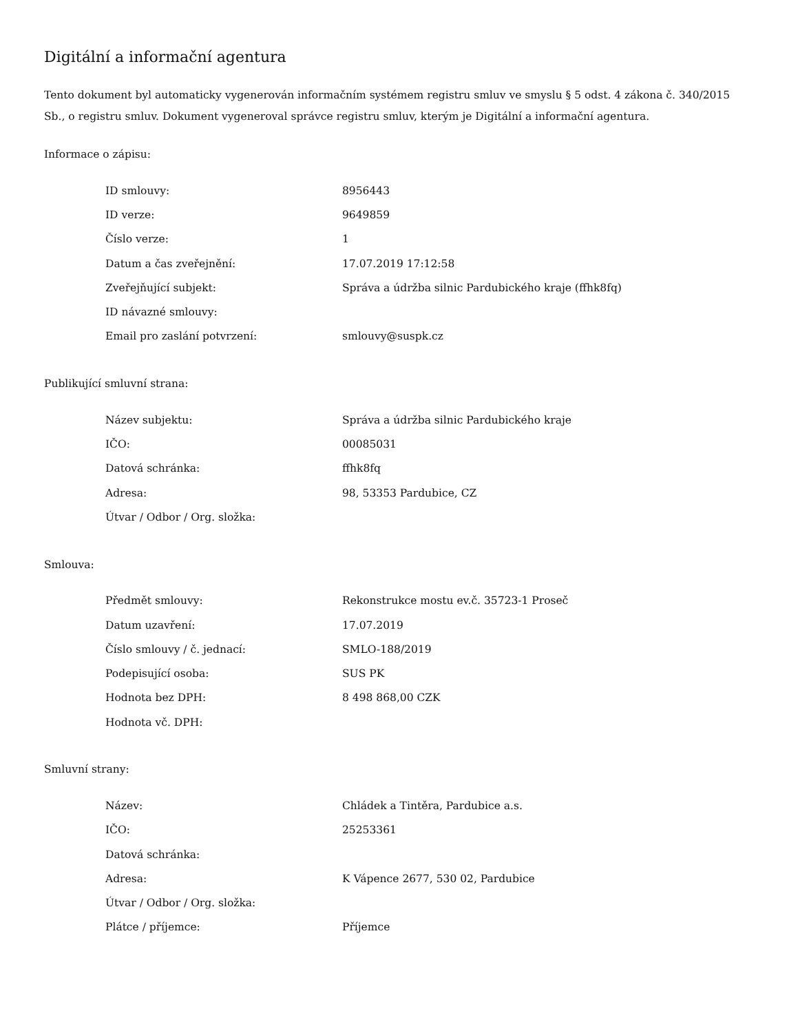Digitální a informační agentura
Tento dokument byl automaticky vygenerován informačním systémem registru smluv ve smyslu § 5 odst. 4 zákona č. 340/2015 Sb., o registru smluv. Dokument vygeneroval správce registru smluv, kterým je Digitální a informační agentura.
Informace o zápisu:
| ID smlouvy: | 8956443 |
| ID verze: | 9649859 |
| Číslo verze: | 1 |
| Datum a čas zveřejnění: | 17.07.2019 17:12:58 |
| Zveřejňující subjekt: | Správa a údržba silnic Pardubického kraje (ffhk8fq) |
| ID návazné smlouvy: | |
| Email pro zaslání potvrzení: | smlouvy@suspk.cz |
Publikující smluvní strana:
| Název subjektu: | Správa a údržba silnic Pardubického kraje |
| IČO: | 00085031 |
| Datová schránka: | ffhk8fq |
| Adresa: | 98, 53353 Pardubice, CZ |
| Útvar / Odbor / Org. složka: | |
Smlouva:
| Předmět smlouvy: | Rekonstrukce mostu ev.č. 35723-1 Proseč |
| Datum uzavření: | 17.07.2019 |
| Číslo smlouvy / č. jednací: | SMLO-188/2019 |
| Podepisující osoba: | SUS PK |
| Hodnota bez DPH: | 8 498 868,00 CZK |
| Hodnota vč. DPH: | |
Smluvní strany:
| Název: | Chládek a Tintěra, Pardubice a.s. |
| IČO: | 25253361 |
| Datová schránka: | |
| Adresa: | K Vápence 2677, 530 02, Pardubice |
| Útvar / Odbor / Org. složka: | |
| Plátce / příjemce: | Příjemce |